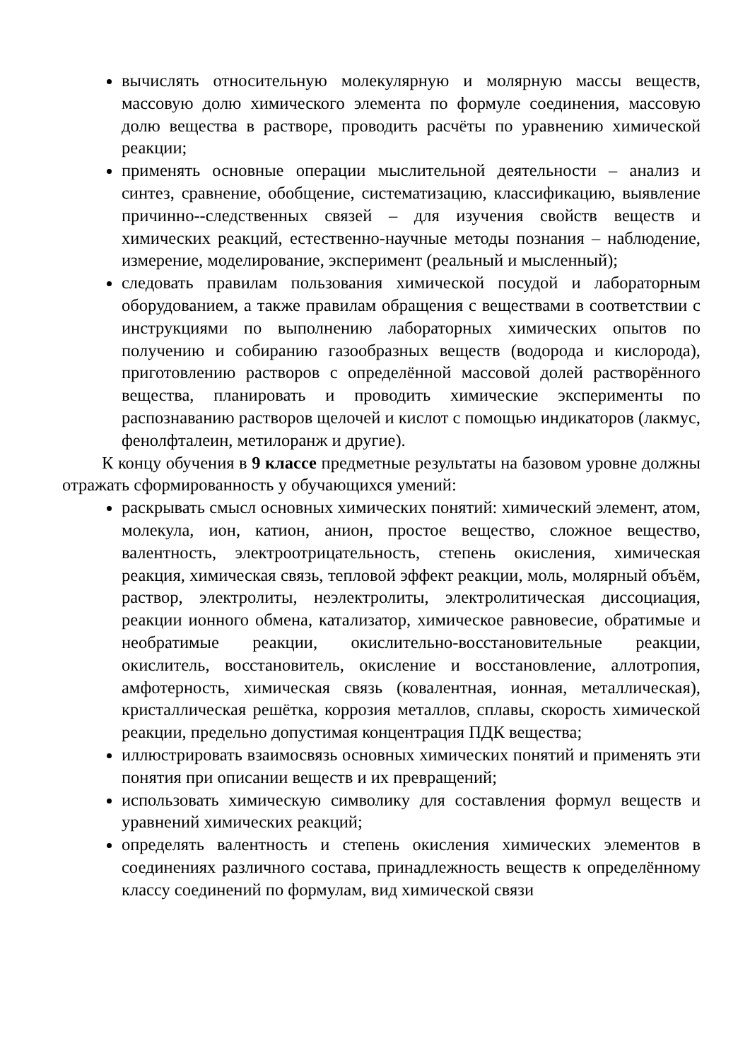вычислять относительную молекулярную и молярную массы веществ, массовую долю химического элемента по формуле соединения, массовую долю вещества в растворе, проводить расчёты по уравнению химической реакции;
применять основные операции мыслительной деятельности – анализ и синтез, сравнение, обобщение, систематизацию, классификацию, выявление причинно--следственных связей – для изучения свойств веществ и химических реакций, естественно-научные методы познания – наблюдение, измерение, моделирование, эксперимент (реальный и мысленный);
следовать правилам пользования химической посудой и лабораторным оборудованием, а также правилам обращения с веществами в соответствии с инструкциями по выполнению лабораторных химических опытов по получению и собиранию газообразных веществ (водорода и кислорода), приготовлению растворов с определённой массовой долей растворённого вещества, планировать и проводить химические эксперименты по распознаванию растворов щелочей и кислот с помощью индикаторов (лакмус, фенолфталеин, метилоранж и другие).
К концу обучения в 9 классе предметные результаты на базовом уровне должны отражать сформированность у обучающихся умений:
раскрывать смысл основных химических понятий: химический элемент, атом, молекула, ион, катион, анион, простое вещество, сложное вещество, валентность, электроотрицательность, степень окисления, химическая реакция, химическая связь, тепловой эффект реакции, моль, молярный объём, раствор, электролиты, неэлектролиты, электролитическая диссоциация, реакции ионного обмена, катализатор, химическое равновесие, обратимые и необратимые реакции, окислительно-восстановительные реакции, окислитель, восстановитель, окисление и восстановление, аллотропия, амфотерность, химическая связь (ковалентная, ионная, металлическая), кристаллическая решётка, коррозия металлов, сплавы, скорость химической реакции, предельно допустимая концентрация ПДК вещества;
иллюстрировать взаимосвязь основных химических понятий и применять эти понятия при описании веществ и их превращений;
использовать химическую символику для составления формул веществ и уравнений химических реакций;
определять валентность и степень окисления химических элементов в соединениях различного состава, принадлежность веществ к определённому классу соединений по формулам, вид химической связи